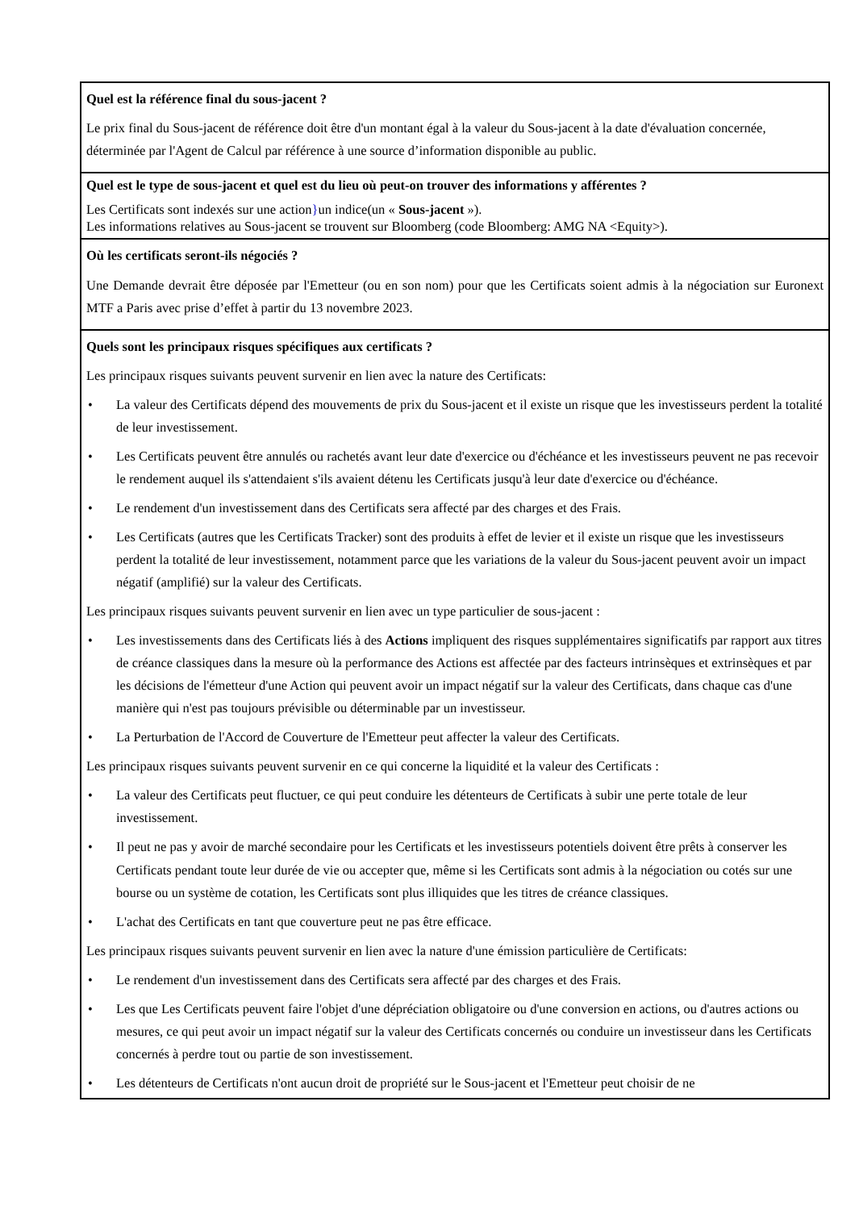Quel est la référence final du sous-jacent ?
Le prix final du Sous-jacent de référence doit être d'un montant égal à la valeur du Sous-jacent à la date d'évaluation concernée, déterminée par l'Agent de Calcul par référence à une source d’information disponible au public.
Quel est le type de sous-jacent et quel est du lieu où peut-on trouver des informations y afférentes ?
Les Certificats sont indexés sur une action}un indice(un « Sous-jacent »).
Les informations relatives au Sous-jacent se trouvent sur Bloomberg (code Bloomberg: AMG NA <Equity>).
Où les certificats seront-ils négociés ?
Une Demande devrait être déposée par l'Emetteur (ou en son nom) pour que les Certificats soient admis à la négociation sur Euronext MTF a Paris avec prise d’effet à partir du 13 novembre 2023.
Quels sont les principaux risques spécifiques aux certificats ?
Les principaux risques suivants peuvent survenir en lien avec la nature des Certificats:
• La valeur des Certificats dépend des mouvements de prix du Sous-jacent et il existe un risque que les investisseurs perdent la totalité de leur investissement.
• Les Certificats peuvent être annulés ou rachetés avant leur date d'exercice ou d'échéance et les investisseurs peuvent ne pas recevoir le rendement auquel ils s'attendaient s'ils avaient détenu les Certificats jusqu'à leur date d'exercice ou d'échéance.
• Le rendement d'un investissement dans des Certificats sera affecté par des charges et des Frais.
• Les Certificats (autres que les Certificats Tracker) sont des produits à effet de levier et il existe un risque que les investisseurs perdent la totalité de leur investissement, notamment parce que les variations de la valeur du Sous-jacent peuvent avoir un impact négatif (amplifié) sur la valeur des Certificats.
Les principaux risques suivants peuvent survenir en lien avec un type particulier de sous-jacent :
• Les investissements dans des Certificats liés à des Actions impliquent des risques supplémentaires significatifs par rapport aux titres de créance classiques dans la mesure où la performance des Actions est affectée par des facteurs intrinsèques et extrinsèques et par les décisions de l'émetteur d'une Action qui peuvent avoir un impact négatif sur la valeur des Certificats, dans chaque cas d'une manière qui n'est pas toujours prévisible ou déterminable par un investisseur.
• La Perturbation de l'Accord de Couverture de l'Emetteur peut affecter la valeur des Certificats.
Les principaux risques suivants peuvent survenir en ce qui concerne la liquidité et la valeur des Certificats :
• La valeur des Certificats peut fluctuer, ce qui peut conduire les détenteurs de Certificats à subir une perte totale de leur investissement.
• Il peut ne pas y avoir de marché secondaire pour les Certificats et les investisseurs potentiels doivent être prêts à conserver les Certificats pendant toute leur durée de vie ou accepter que, même si les Certificats sont admis à la négociation ou cotés sur une bourse ou un système de cotation, les Certificats sont plus illiquides que les titres de créance classiques.
• L'achat des Certificats en tant que couverture peut ne pas être efficace.
Les principaux risques suivants peuvent survenir en lien avec la nature d'une émission particulière de Certificats:
• Le rendement d'un investissement dans des Certificats sera affecté par des charges et des Frais.
• Les que Les Certificats peuvent faire l'objet d'une dépréciation obligatoire ou d'une conversion en actions, ou d'autres actions ou mesures, ce qui peut avoir un impact négatif sur la valeur des Certificats concernés ou conduire un investisseur dans les Certificats concernés à perdre tout ou partie de son investissement.
• Les détenteurs de Certificats n'ont aucun droit de propriété sur le Sous-jacent et l'Emetteur peut choisir de ne